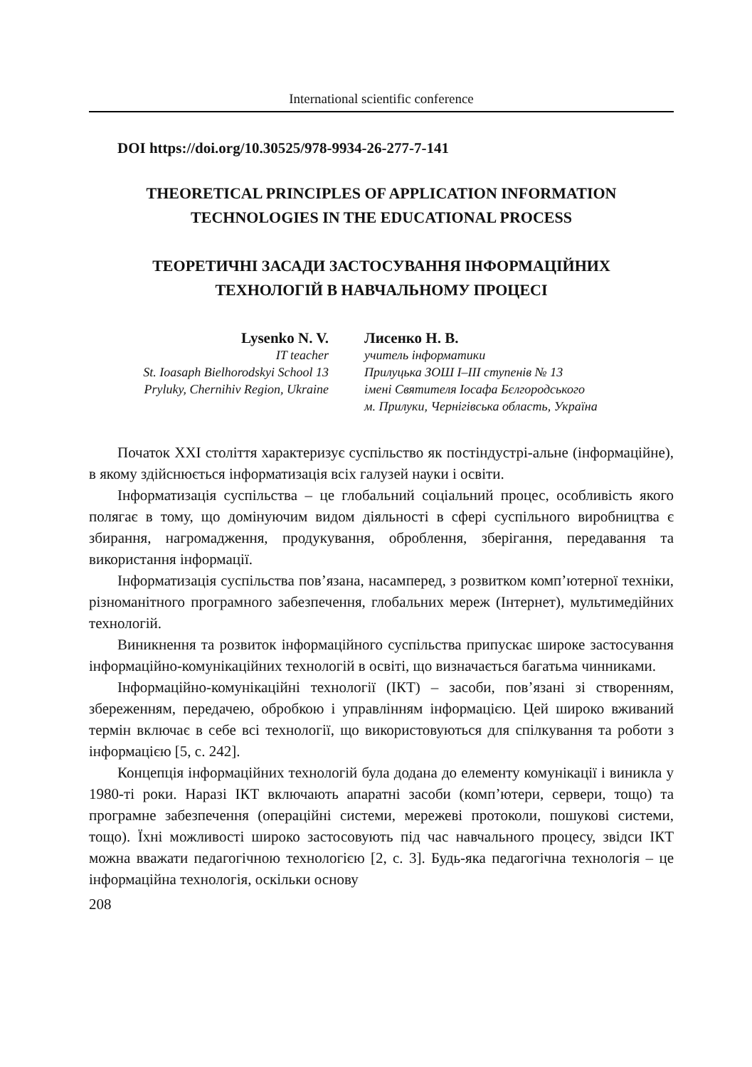International scientific conference
DOI https://doi.org/10.30525/978-9934-26-277-7-141
THEORETICAL PRINCIPLES OF APPLICATION INFORMATION
TECHNOLOGIES IN THE EDUCATIONAL PROCESS
ТЕОРЕТИЧНІ ЗАСАДИ ЗАСТОСУВАННЯ ІНФОРМАЦІЙНИХ
ТЕХНОЛОГІЙ В НАВЧАЛЬНОМУ ПРОЦЕСІ
Lysenko N. V.
IT teacher
St. Ioasaph Bielhorodskyi School 13
Pryluky, Chernihiv Region, Ukraine
Лисенко Н. В.
учитель інформатики
Прилуцька ЗОШ I–III ступенів № 13
імені Святителя Іосафа Бєлгородського
м. Прилуки, Чернігівська область, Україна
Початок XXI століття характеризує суспільство як постіндустрі-альне (інформаційне), в якому здійснюється інформатизація всіх галузей науки і освіти.
Інформатизація суспільства – це глобальний соціальний процес, особливість якого полягає в тому, що домінуючим видом діяльності в сфері суспільного виробництва є збирання, нагромадження, продукування, оброблення, зберігання, передавання та використання інформації.
Інформатизація суспільства пов’язана, насамперед, з розвитком комп’ютерної техніки, різноманітного програмного забезпечення, глобальних мереж (Інтернет), мультимедійних технологій.
Виникнення та розвиток інформаційного суспільства припускає широке застосування інформаційно-комунікаційних технологій в освіті, що визначається багатьма чинниками.
Інформаційно-комунікаційні технології (ІКТ) – засоби, пов’язані зі створенням, збереженням, передачею, обробкою і управлінням інформацією. Цей широко вживаний термін включає в себе всі технології, що використовуються для спілкування та роботи з інформацією [5, с. 242].
Концепція інформаційних технологій була додана до елементу комунікації і виникла у 1980-ті роки. Наразі ІКТ включають апаратні засоби (комп’ютери, сервери, тощо) та програмне забезпечення (операційні системи, мережеві протоколи, пошукові системи, тощо). Їхні можливості широко застосовують під час навчального процесу, звідси ІКТ можна вважати педагогічною технологією [2, с. 3]. Будь-яка педагогічна технологія – це інформаційна технологія, оскільки основу
208